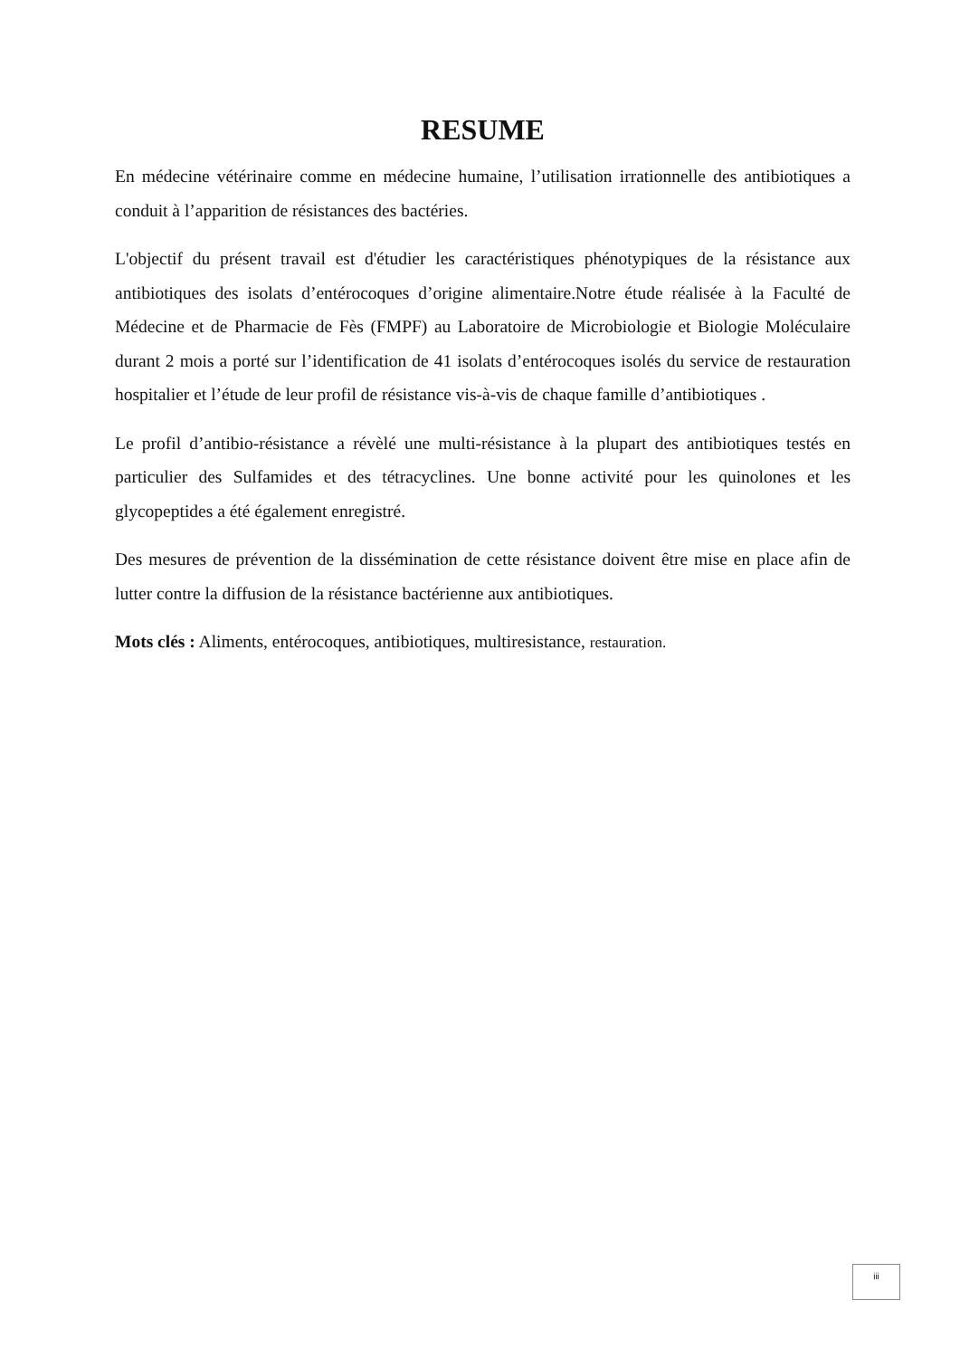RESUME
En médecine vétérinaire comme en médecine humaine, l’utilisation irrationnelle des antibiotiques a conduit à l’apparition de résistances des bactéries.
L'objectif du présent travail est d'étudier les caractéristiques phénotypiques de la résistance aux antibiotiques des isolats d’entérocoques d’origine alimentaire.Notre étude réalisée à la Faculté de Médecine et de Pharmacie de Fès (FMPF) au Laboratoire de Microbiologie et Biologie Moléculaire durant 2 mois a porté sur l’identification de 41 isolats d’entérocoques isolés du service de restauration hospitalier et l’étude de leur profil de résistance vis-à-vis de chaque famille d’antibiotiques .
Le profil d’antibio-résistance a révèlé une multi-résistance à la plupart des antibiotiques testés en particulier des Sulfamides et des tétracyclines. Une bonne activité pour les quinolones et les glycopeptides a été également enregistré.
Des mesures de prévention de la dissémination de cette résistance doivent être mise en place afin de lutter contre la diffusion de la résistance bactérienne aux antibiotiques.
Mots clés : Aliments, entérocoques, antibiotiques, multiresistance, restauration.
iii